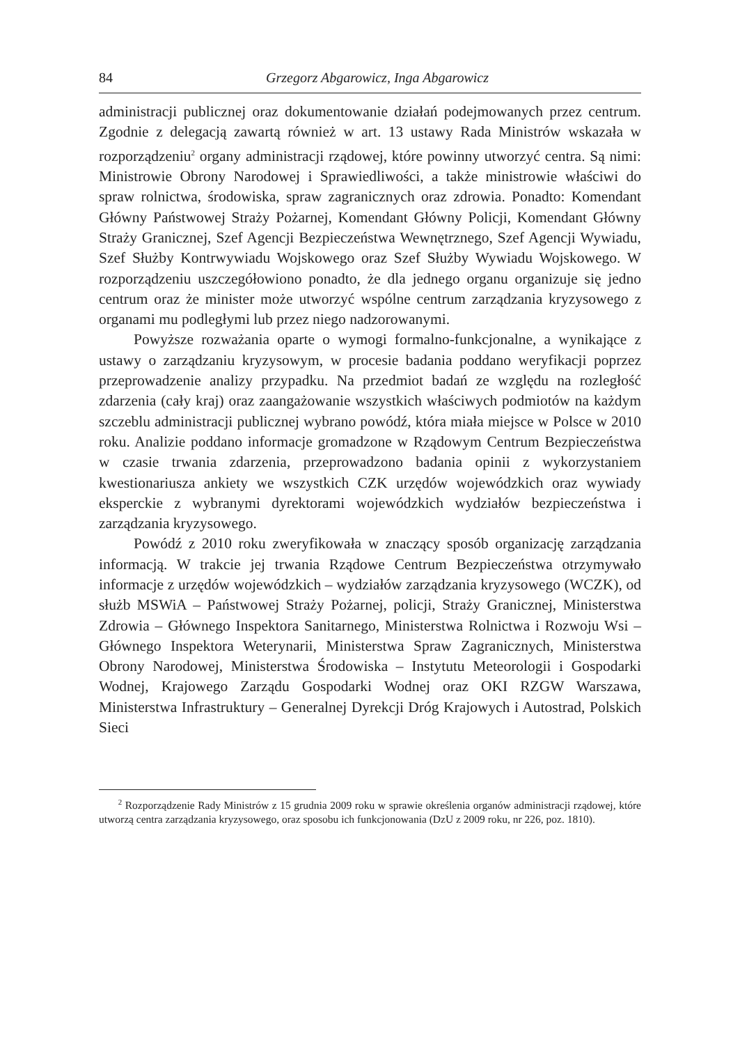84 Grzegorz Abgarowicz, Inga Abgarowicz
administracji publicznej oraz dokumentowanie działań podejmowanych przez centrum. Zgodnie z delegacją zawartą również w art. 13 ustawy Rada Ministrów wskazała w rozporządzeniu<sup>2</sup> organy administracji rządowej, które powinny utworzyć centra. Są nimi: Ministrowie Obrony Narodowej i Sprawiedliwości, a także ministrowie właściwi do spraw rolnictwa, środowiska, spraw zagranicznych oraz zdrowia. Ponadto: Komendant Główny Państwowej Straży Pożarnej, Komendant Główny Policji, Komendant Główny Straży Granicznej, Szef Agencji Bezpieczeństwa Wewnętrznego, Szef Agencji Wywiadu, Szef Służby Kontrwywiadu Wojskowego oraz Szef Służby Wywiadu Wojskowego. W rozporządzeniu uszczegółowiono ponadto, że dla jednego organu organizuje się jedno centrum oraz że minister może utworzyć wspólne centrum zarządzania kryzysowego z organami mu podległymi lub przez niego nadzorowanymi.
Powyższe rozważania oparte o wymogi formalno-funkcjonalne, a wynikające z ustawy o zarządzaniu kryzysowym, w procesie badania poddano weryfikacji poprzez przeprowadzenie analizy przypadku. Na przedmiot badań ze względu na rozległość zdarzenia (cały kraj) oraz zaangażowanie wszystkich właściwych podmiotów na każdym szczeblu administracji publicznej wybrano powódź, która miała miejsce w Polsce w 2010 roku. Analizie poddano informacje gromadzone w Rządowym Centrum Bezpieczeństwa w czasie trwania zdarzenia, przeprowadzono badania opinii z wykorzystaniem kwestionariusza ankiety we wszystkich CZK urzędów wojewódzkich oraz wywiady eksperckie z wybranymi dyrektorami wojewódzkich wydziałów bezpieczeństwa i zarządzania kryzysowego.
Powódź z 2010 roku zweryfikowała w znaczący sposób organizację zarządzania informacją. W trakcie jej trwania Rządowe Centrum Bezpieczeństwa otrzymywało informacje z urzędów wojewódzkich – wydziałów zarządzania kryzysowego (WCZK), od służb MSWiA – Państwowej Straży Pożarnej, policji, Straży Granicznej, Ministerstwa Zdrowia – Głównego Inspektora Sanitarnego, Ministerstwa Rolnictwa i Rozwoju Wsi – Głównego Inspektora Weterynarii, Ministerstwa Spraw Zagranicznych, Ministerstwa Obrony Narodowej, Ministerstwa Środowiska – Instytutu Meteorologii i Gospodarki Wodnej, Krajowego Zarządu Gospodarki Wodnej oraz OKI RZGW Warszawa, Ministerstwa Infrastruktury – Generalnej Dyrekcji Dróg Krajowych i Autostrad, Polskich Sieci
<sup>2</sup> Rozporządzenie Rady Ministrów z 15 grudnia 2009 roku w sprawie określenia organów administracji rządowej, które utworzą centra zarządzania kryzysowego, oraz sposobu ich funkcjonowania (DzU z 2009 roku, nr 226, poz. 1810).